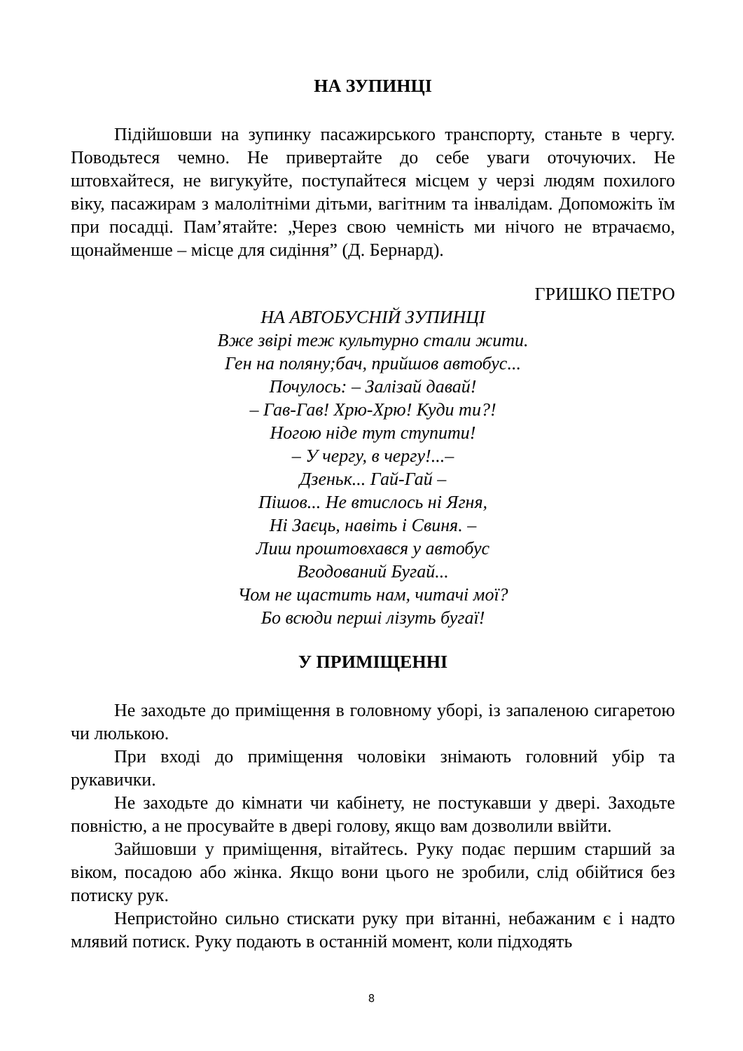НА ЗУПИНЦІ
Підійшовши на зупинку пасажирського транспорту, станьте в чергу. Поводьтеся чемно. Не привертайте до себе уваги оточуючих. Не штовхайтеся, не вигукуйте, поступайтеся місцем у черзі людям похилого віку, пасажирам з малолітніми дітьми, вагітним та інвалідам. Допоможіть їм при посадці. Пам’ятайте: „Через свою чемність ми нічого не втрачаємо, щонайменше – місце для сидіння” (Д. Бернард).
ГРИШКО ПЕТРО
НА АВТОБУСНІЙ ЗУПИНЦІ
Вже звірі теж культурно стали жити.
Ген на поляну;бач, прийшов автобус...
Почулось: – Залізай давай!
– Гав-Гав! Хрю-Хрю! Куди ти?!
Ногою ніде тут ступити!
– У чергу, в чергу!...–
Дзеньк... Гай-Гай –
Пішов... Не втислось ні Ягня,
Ні Заєць, навіть і Свиня. –
Лиш проштовхався у автобус
Вгодований Бугай...
Чом не щастить нам, читачі мої?
Бо всюди перші лізуть бугаї!
У ПРИМІЩЕННІ
Не заходьте до приміщення в головному уборі, із запаленою сигаретою чи люлькою.
При вході до приміщення чоловіки знімають головний убір та рукавички.
Не заходьте до кімнати чи кабінету, не постукавши у двері. Заходьте повністю, а не просувайте в двері голову, якщо вам дозволили ввійти.
Зайшовши у приміщення, вітайтесь. Руку подає першим старший за віком, посадою або жінка. Якщо вони цього не зробили, слід обійтися без потиску рук.
Непристойно сильно стискати руку при вітанні, небажаним є і надто млявий потиск. Руку подають в останній момент, коли підходять
8